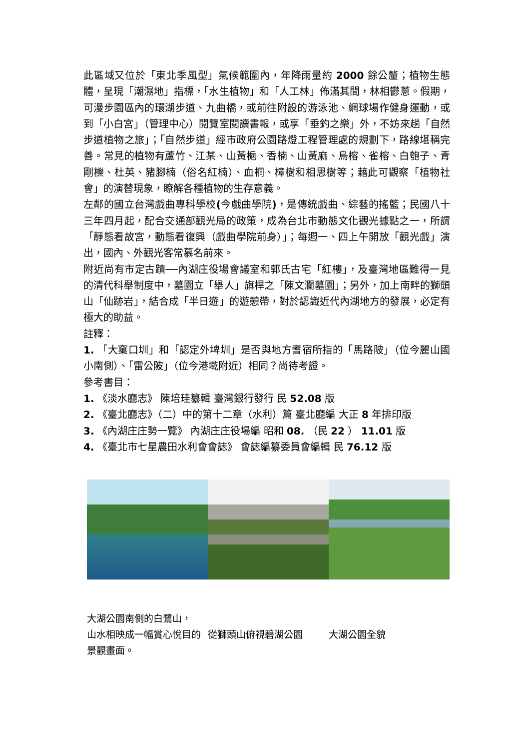此區域又位於「東北季風型」氣候範圍內，年降雨量約 2000 餘公釐；植物生態體，呈現「潮濕地」指標，「水生植物」和「人工林」佈滿其間，林相鬱蔥。假期，可漫步園區內的環湖步道、九曲橋，或前往附設的游泳池、網球場作健身運動，或到「小白宮」（管理中心）閱覽室閱讀書報，或享「垂釣之樂」外，不妨來趟「自然步道植物之旅」；「自然步道」經市政府公園路燈工程管理處的規劃下，路線堪稱完善。常見的植物有蘆竹、江某、山黃梔、香楠、山黃麻、烏榕、雀榕、白匏子、青剛櫟、杜英、豬腳楠（俗名紅楠）、血桐、樟樹和相思樹等；藉此可觀察「植物社會」的演替現象，瞭解各種植物的生存意義。
左鄰的國立台灣戲曲專科學校(今戲曲學院)，是傳統戲曲、綜藝的搖籃；民國八十三年四月起，配合交通部觀光局的政策，成為台北市動態文化觀光據點之一，所謂「靜態看故宮，動態看復興（戲曲學院前身）」；每週一、四上午開放「觀光戲」演出，國內、外觀光客常慕名前來。
附近尚有市定古蹟──內湖庄役場會議室和郭氏古宅「紅樓」，及臺灣地區難得一見的清代科舉制度中，墓園立「舉人」旗桿之「陳文瀾墓園」；另外，加上南畔的獅頭山「仙跡岩」，結合成「半日遊」的遊憩帶，對於認識近代內湖地方的發展，必定有極大的助益。
註釋：
1. 「大窠口圳」和「認定外埤圳」是否與地方耆宿所指的「馬路陂」（位今麗山國小南側）、「雷公陂」（位今港墘附近）相同？尚待考證。
參考書目：
1. 《淡水廳志》 陳培珪纂輯 臺灣銀行發行 民 52.08 版
2. 《臺北廳志》（二）中的第十二章（水利）篇 臺北廳編 大正 8 年排印版
3. 《內湖庄庄勢一覽》 內湖庄庄役場編 昭和 08. （民 22 ） 11.01 版
4. 《臺北市七星農田水利會會誌》 會誌編纂委員會編輯 民 76.12 版
大湖公園南側的白鷺山，
山水相映成一幅賞心悅目的景觀畫面。
從獅頭山俯視碧湖公園
大湖公園全貌